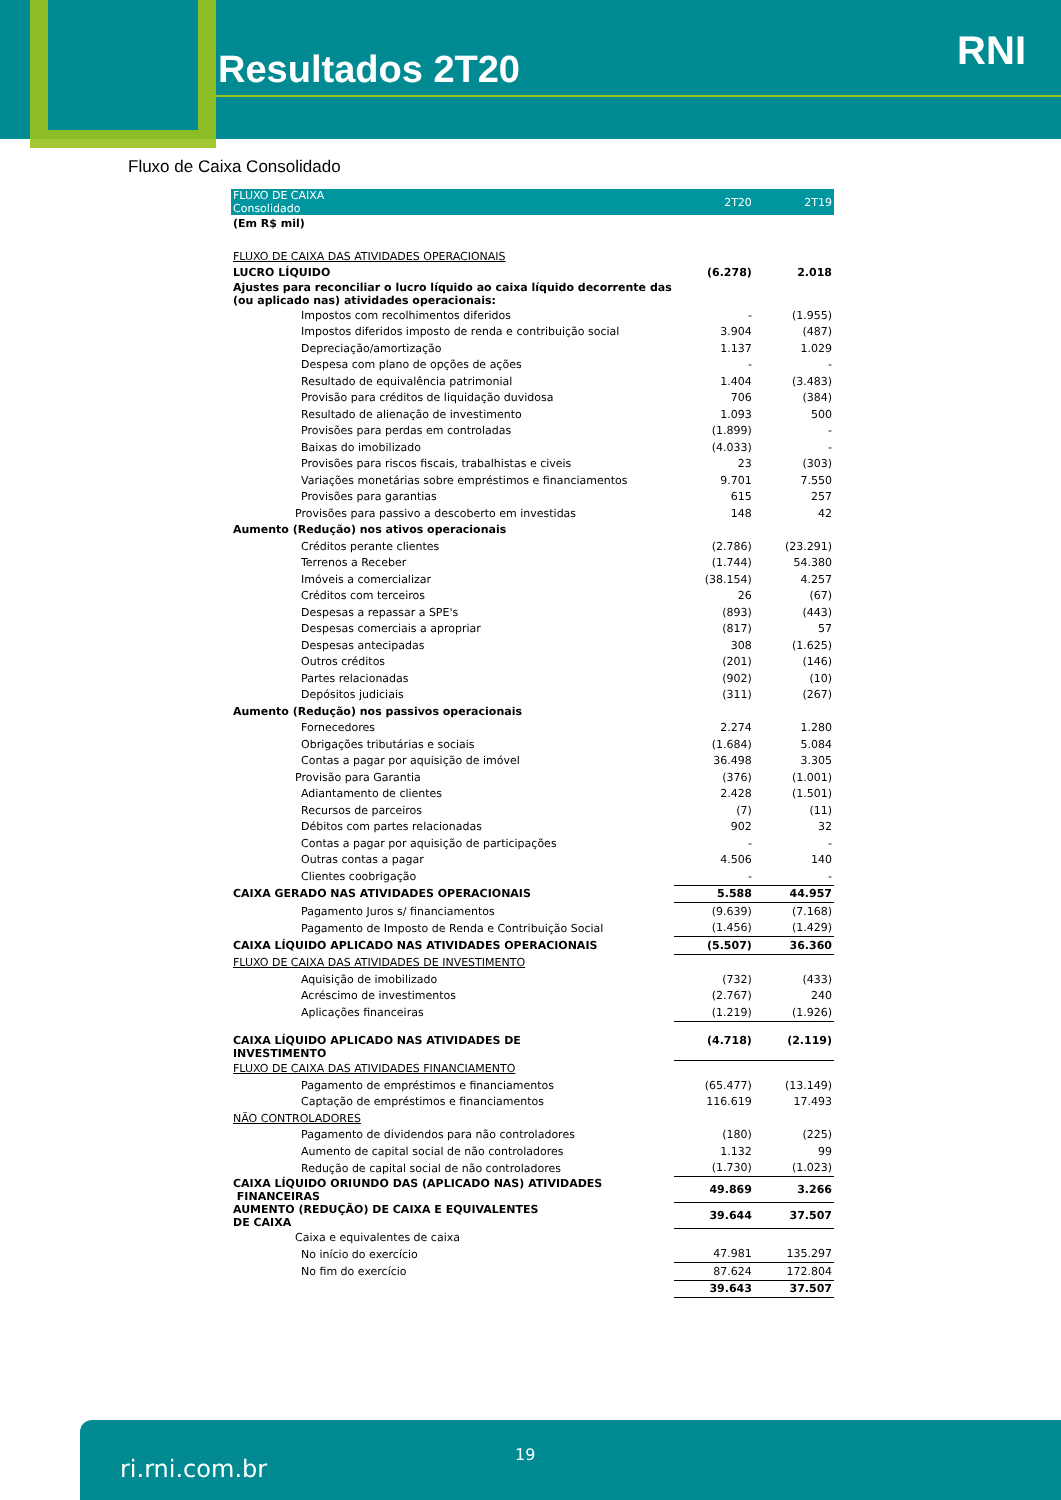Resultados 2T20 RNI
Fluxo de Caixa Consolidado
| FLUXO DE CAIXA Consolidado | 2T20 | 2T19 |
| --- | --- | --- |
| (Em R$ mil) | | |
| FLUXO DE CAIXA DAS ATIVIDADES OPERACIONAIS | | |
| LUCRO LÍQUIDO | (6.278) | 2.018 |
| Ajustes para reconciliar o lucro líquido ao caixa líquido decorrente das (ou aplicado nas) atividades operacionais: | | |
| Impostos com recolhimentos diferidos | - | (1.955) |
| Impostos diferidos imposto de renda e contribuição social | 3.904 | (487) |
| Depreciação/amortização | 1.137 | 1.029 |
| Despesa com plano de opções de ações | - | - |
| Resultado de equivalência patrimonial | 1.404 | (3.483) |
| Provisão para créditos de liquidação duvidosa | 706 | (384) |
| Resultado de alienação de investimento | 1.093 | 500 |
| Provisões para perdas em controladas | (1.899) | - |
| Baixas do imobilizado | (4.033) | - |
| Provisões para riscos fiscais, trabalhistas e civeis | 23 | (303) |
| Variações monetárias sobre empréstimos e financiamentos | 9.701 | 7.550 |
| Provisões para garantias | 615 | 257 |
| Provisões para passivo a descoberto em investidas | 148 | 42 |
| Aumento (Redução) nos ativos operacionais | | |
| Créditos perante clientes | (2.786) | (23.291) |
| Terrenos a Receber | (1.744) | 54.380 |
| Imóveis a comercializar | (38.154) | 4.257 |
| Créditos com terceiros | 26 | (67) |
| Despesas a repassar a SPE's | (893) | (443) |
| Despesas comerciais a apropriar | (817) | 57 |
| Despesas antecipadas | 308 | (1.625) |
| Outros créditos | (201) | (146) |
| Partes relacionadas | (902) | (10) |
| Depósitos judiciais | (311) | (267) |
| Aumento (Redução) nos passivos operacionais | | |
| Fornecedores | 2.274 | 1.280 |
| Obrigações tributárias e sociais | (1.684) | 5.084 |
| Contas a pagar por aquisição de imóvel | 36.498 | 3.305 |
| Provisão para Garantia | (376) | (1.001) |
| Adiantamento de clientes | 2.428 | (1.501) |
| Recursos de parceiros | (7) | (11) |
| Débitos com partes relacionadas | 902 | 32 |
| Contas a pagar por aquisição de participações | - | - |
| Outras contas a pagar | 4.506 | 140 |
| Clientes coobrigação | - | - |
| CAIXA GERADO NAS ATIVIDADES OPERACIONAIS | 5.588 | 44.957 |
| Pagamento Juros s/ financiamentos | (9.639) | (7.168) |
| Pagamento de Imposto de Renda e Contribuição Social | (1.456) | (1.429) |
| CAIXA LÍQUIDO APLICADO NAS ATIVIDADES OPERACIONAIS | (5.507) | 36.360 |
| FLUXO DE CAIXA DAS ATIVIDADES DE INVESTIMENTO | | |
| Aquisição de imobilizado | (732) | (433) |
| Acréscimo de investimentos | (2.767) | 240 |
| Aplicações financeiras | (1.219) | (1.926) |
| CAIXA LÍQUIDO APLICADO NAS ATIVIDADES DE INVESTIMENTO | (4.718) | (2.119) |
| FLUXO DE CAIXA DAS ATIVIDADES FINANCIAMENTO | | |
| Pagamento de empréstimos e financiamentos | (65.477) | (13.149) |
| Captação de empréstimos e financiamentos | 116.619 | 17.493 |
| NÃO CONTROLADORES | | |
| Pagamento de dividendos para não controladores | (180) | (225) |
| Aumento de capital social de não controladores | 1.132 | 99 |
| Redução de capital social de não controladores | (1.730) | (1.023) |
| CAIXA LÍQUIDO ORIUNDO DAS (APLICADO NAS) ATIVIDADES FINANCEIRAS | 49.869 | 3.266 |
| AUMENTO (REDUÇÃO) DE CAIXA E EQUIVALENTES DE CAIXA | 39.644 | 37.507 |
| Caixa e equivalentes de caixa | | |
| No início do exercício | 47.981 | 135.297 |
| No fim do exercício | 87.624 | 172.804 |
| | 39.643 | 37.507 |
ri.rni.com.br
19